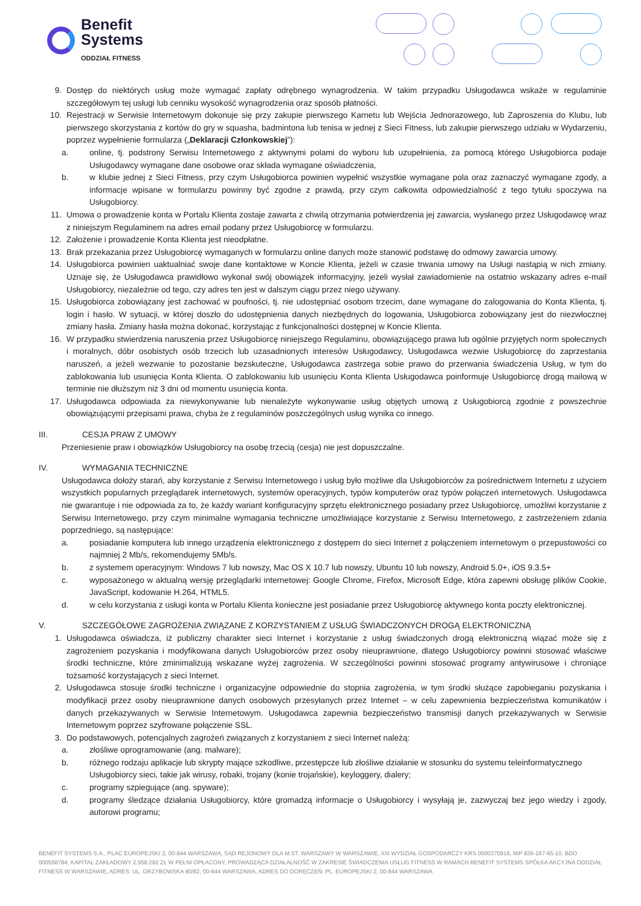Benefit
Systems
ODDZIAŁ FITNESS
9. Dostęp do niektórych usług może wymagać zapłaty odrębnego wynagrodzenia. W takim przypadku Usługodawca wskaże w regulaminie szczegółowym tej usługi lub cenniku wysokość wynagrodzenia oraz sposób płatności.
10. Rejestracji w Serwisie Internetowym dokonuje się przy zakupie pierwszego Karnetu lub Wejścia Jednorazowego, lub Zaproszenia do Klubu, lub pierwszego skorzystania z kortów do gry w squasha, badmintona lub tenisa w jednej z Sieci Fitness, lub zakupie pierwszego udziału w Wydarzeniu, poprzez wypełnienie formularza („Deklaracji Członkowskiej”):
a. online, tj. podstrony Serwisu Internetowego z aktywnymi polami do wyboru lub uzupełnienia, za pomocą którego Usługobiorca podaje Usługodawcy wymagane dane osobowe oraz składa wymagane oświadczenia,
b. w klubie jednej z Sieci Fitness, przy czym Usługobiorca powinien wypełnić wszystkie wymagane pola oraz zaznaczyć wymagane zgody, a informacje wpisane w formularzu powinny być zgodne z prawdą, przy czym całkowita odpowiedzialność z tego tytułu spoczywa na Usługobiorcy.
11. Umowa o prowadzenie konta w Portalu Klienta zostaje zawarta z chwilą otrzymania potwierdzenia jej zawarcia, wysłanego przez Usługodawcę wraz z niniejszym Regulaminem na adres email podany przez Usługobiorcę w formularzu.
12. Założenie i prowadzenie Konta Klienta jest nieodpłatne.
13. Brak przekazania przez Usługobiorcę wymaganych w formularzu online danych może stanowić podstawę do odmowy zawarcia umowy.
14. Usługobiorca powinien uaktualniać swoje dane kontaktowe w Koncie Klienta, jeżeli w czasie trwania umowy na Usługi nastąpią w nich zmiany. Uznaje się, że Usługodawca prawidłowo wykonał swój obowiązek informacyjny, jeżeli wysłał zawiadomienie na ostatnio wskazany adres e-mail Usługobiorcy, niezależnie od tego, czy adres ten jest w dalszym ciągu przez niego używany.
15. Usługobiorca zobowiązany jest zachować w poufności, tj. nie udostępniać osobom trzecim, dane wymagane do zalogowania do Konta Klienta, tj. login i hasło. W sytuacji, w której doszło do udostępnienia danych niezbędnych do logowania, Usługobiorca zobowiązany jest do niezwłocznej zmiany hasła. Zmiany hasła można dokonać, korzystając z funkcjonalności dostępnej w Koncie Klienta.
16. W przypadku stwierdzenia naruszenia przez Usługobiorcę niniejszego Regulaminu, obowiązującego prawa lub ogólnie przyjętych norm społecznych i moralnych, dóbr osobistych osób trzecich lub uzasadnionych interesów Usługodawcy, Usługodawca wezwie Usługobiorcę do zaprzestania naruszeń, a jeżeli wezwanie to pozostanie bezskuteczne, Usługodawca zastrzega sobie prawo do przerwania świadczenia Usług, w tym do zablokowania lub usunięcia Konta Klienta. O zablokowaniu lub usunięciu Konta Klienta Usługodawca poinformuje Usługobiorcę drogą mailową w terminie nie dłuższym niż 3 dni od momentu usunięcia konta.
17. Usługodawca odpowiada za niewykonywanie lub nienależyte wykonywanie usług objętych umową z Usługobiorcą zgodnie z powszechnie obowiązującymi przepisami prawa, chyba że z regulaminów poszczególnych usług wynika co innego.
III. CESJA PRAW Z UMOWY
Przeniesienie praw i obowiązków Usługobiorcy na osobę trzecią (cesja) nie jest dopuszczalne.
IV. WYMAGANIA TECHNICZNE
Usługodawca dołoży starań, aby korzystanie z Serwisu Internetowego i usług było możliwe dla Usługobiorców za pośrednictwem Internetu z użyciem wszystkich popularnych przeglądarek internetowych, systemów operacyjnych, typów komputerów oraz typów połączeń internetowych. Usługodawca nie gwarantuje i nie odpowiada za to, że każdy wariant konfiguracyjny sprzętu elektronicznego posiadany przez Usługobiorcę, umożliwi korzystanie z Serwisu Internetowego, przy czym minimalne wymagania techniczne umożliwiające korzystanie z Serwisu Internetowego, z zastrzeżeniem zdania poprzedniego, są następujące:
a. posiadanie komputera lub innego urządzenia elektronicznego z dostępem do sieci Internet z połączeniem internetowym o przepustowości co najmniej 2 Mb/s, rekomendujemy 5Mb/s.
b. z systemem operacyjnym: Windows 7 lub nowszy, Mac OS X 10.7 lub nowszy, Ubuntu 10 lub nowszy, Android 5.0+, iOS 9.3.5+
c. wyposażonego w aktualną wersję przeglądarki internetowej: Google Chrome, Firefox, Microsoft Edge, która zapewni obsługę plików Cookie, JavaScript, kodowanie H.264, HTML5.
d. w celu korzystania z usługi konta w Portalu Klienta konieczne jest posiadanie przez Usługobiorcę aktywnego konta poczty elektronicznej.
V. SZCZEGÓŁOWE ZAGROŻENIA ZWIĄZANE Z KORZYSTANIEM Z USŁUG ŚWIADCZONYCH DROGĄ ELEKTRONICZNĄ
1. Usługodawca oświadcza, iż publiczny charakter sieci Internet i korzystanie z usług świadczonych drogą elektroniczną wiązać może się z zagrożeniem pozyskania i modyfikowana danych Usługobiorców przez osoby nieuprawnione, dlatego Usługobiorcy powinni stosować właściwe środki techniczne, które zminimalizują wskazane wyżej zagrożenia. W szczególności powinni stosować programy antywirusowe i chroniące tożsamość korzystających z sieci Internet.
2. Usługodawca stosuje środki techniczne i organizacyjne odpowiednie do stopnia zagrożenia, w tym środki służące zapobieganiu pozyskania i modyfikacji przez osoby nieuprawnione danych osobowych przesyłanych przez Internet – w celu zapewnienia bezpieczeństwa komunikatów i danych przekazywanych w Serwisie Internetowym. Usługodawca zapewnia bezpieczeństwo transmisji danych przekazywanych w Serwisie Internetowym poprzez szyfrowane połączenie SSL.
3. Do podstawowych, potencjalnych zagrożeń związanych z korzystaniem z sieci Internet należą:
a. złośliwe oprogramowanie (ang. malware);
b. różnego rodzaju aplikacje lub skrypty mające szkodliwe, przestępcze lub złośliwe działanie w stosunku do systemu teleinformatycznego Usługobiorcy sieci, takie jak wirusy, robaki, trojany (konie trojańskie), keyloggery, dialery;
c. programy szpiegujące (ang. spyware);
d. programy śledzące działania Usługobiorcy, które gromadzą informacje o Usługobiorcy i wysyłają je, zazwyczaj bez jego wiedzy i zgody, autorowi programu;
BENEFIT SYSTEMS S.A., PLAC EUROPEJSKI 2, 00-844 WARSZAWA, SĄD REJONOWY DLA M.ST. WARSZAWY W WARSZAWIE, XIII WYDZIAŁ GOSPODARCZY KRS 0000370919, NIP 836-167-65-10, BDO 000558784, KAPITAŁ ZAKŁADOWY 2.958.292 ZŁ W PEŁNI OPŁACONY, PROWADZĄCA DZIAŁALNOŚĆ W ZAKRESIE ŚWIADCZENIA USŁUG FITNESS W RAMACH BENEFIT SYSTEMS SPÓŁKA AKCYJNA ODDZIAŁ FITNESS W WARSZAWIE, ADRES: UL. GRZYBOWSKA 80/82, 00-844 WARSZAWA, ADRES DO DORĘCZEŃ: PL. EUROPEJSKI 2, 00-844 WARSZAWA